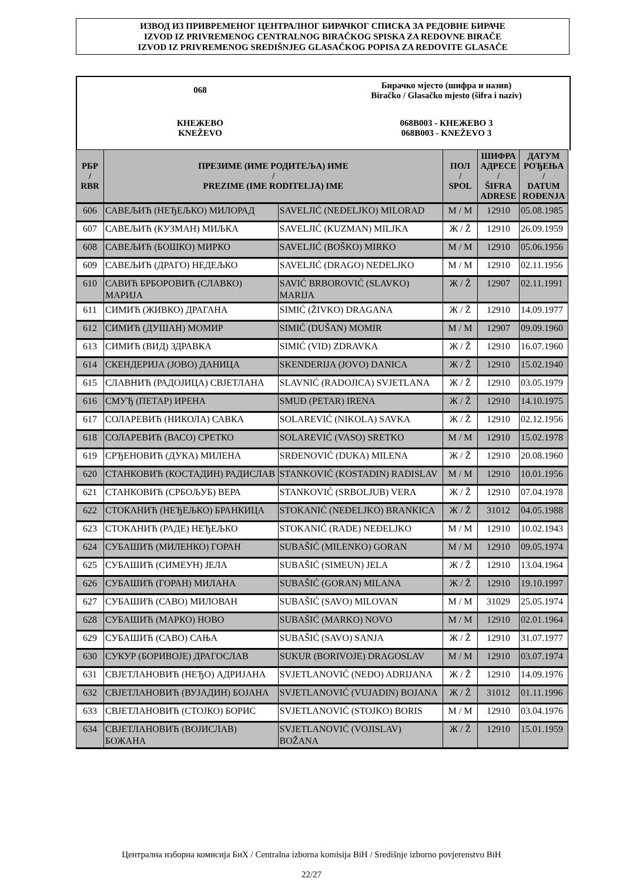ИЗВОД ИЗ ПРИВРЕМЕНОГ ЦЕНТРАЛНОГ БИРАЧКОГ СПИСКА ЗА РЕДОВНЕ БИРАЧЕ
IZVOD IZ PRIVREMENOG CENTRALNOG BIRAČKOG SPISKA ZA REDOVNE BIRAČE
IZVOD IZ PRIVREMENOG SREDIŠNJEG GLASAČKOG POPISA ZA REDOVITE GLASAČE
068
Бирачко мјесто (шифра и назив)
Biračko / Glasačko mjesto (šifra i naziv)
КНЕЖЕВО
KNEŽEVO
068B003 - КНЕЖЕВО 3
068B003 - KNEŽEVO 3
| РБР / RBR | ПРЕЗИМЕ (ИМЕ РОДИТЕЉА) ИМЕ / PREZIME (IME RODITELJA) IME | | ПОЛ / SPOL | ШИФРА АДРЕСЕ / ŠIFRA ADRESE | ДАТУМ РОЂЕЊА / DATUM ROĐENJA |
| --- | --- | --- | --- | --- | --- |
| 606 | САВЕЉИЋ (НЕЂЕЉКО) МИЛОРАД | SAVELJIĆ (NEĐELJKO) MILORAD | М / M | 12910 | 05.08.1985 |
| 607 | САВЕЉИЋ (КУЗМАН) МИЉКА | SAVELJIĆ (KUZMAN) MILJKA | Ж / Ž | 12910 | 26.09.1959 |
| 608 | САВЕЉИЋ (БОШКО) МИРКО | SAVELJIĆ (BOŠKO) MIRKO | М / M | 12910 | 05.06.1956 |
| 609 | САВЕЉИЋ (ДРАГО) НЕДЕЉКО | SAVELJIĆ (DRAGO) NEDELJKO | М / M | 12910 | 02.11.1956 |
| 610 | САВИЋ БРБОРОВИЋ (СЛАВКО) МАРИЈА | SAVIĆ BRBOROVIĆ (SLAVKO) MARIJA | Ж / Ž | 12907 | 02.11.1991 |
| 611 | СИМИЋ (ЖИВКО) ДРАГАНА | SIMIĆ (ŽIVKO) DRAGANA | Ж / Ž | 12910 | 14.09.1977 |
| 612 | СИМИЋ (ДУШАН) МОМИР | SIMIĆ (DUŠAN) MOMIR | М / M | 12907 | 09.09.1960 |
| 613 | СИМИЋ (ВИД) ЗДРАВКА | SIMIĆ (VID) ZDRAVKA | Ж / Ž | 12910 | 16.07.1960 |
| 614 | СКЕНДЕРИЈА (ЈОВО) ДАНИЦА | SKENDERIJA (JOVO) DANICA | Ж / Ž | 12910 | 15.02.1940 |
| 615 | СЛАВНИЋ (РАДОЈИЦА) СВЈЕТЛАНА | SLAVNIĆ (RADOJICA) SVJETLANA | Ж / Ž | 12910 | 03.05.1979 |
| 616 | СМУЂ (ПЕТАР) ИРЕНА | SMUĐ (PETAR) IRENA | Ж / Ž | 12910 | 14.10.1975 |
| 617 | СОЛАРЕВИЋ (НИКОЛА) САВКА | SOLAREVIĆ (NIKOLA) SAVKA | Ж / Ž | 12910 | 02.12.1956 |
| 618 | СОЛАРЕВИЋ (ВАСО) СРЕТКО | SOLAREVIĆ (VASO) SRETKO | М / M | 12910 | 15.02.1978 |
| 619 | СРЂЕНОВИЋ (ДУКА) МИЛЕНА | SRĐENOVIĆ (DUKA) MILENA | Ж / Ž | 12910 | 20.08.1960 |
| 620 | СТАНКОВИЋ (КОСТАДИН) РАДИСЛАВ | STANKOVIĆ (KOSTADIN) RADISLAV | М / M | 12910 | 10.01.1956 |
| 621 | СТАНКОВИЋ (СРБОЉУБ) ВЕРА | STANKOVIĆ (SRBOLJUB) VERA | Ж / Ž | 12910 | 07.04.1978 |
| 622 | СТОКАНИЋ (НЕЂЕЉКО) БРАНКИЦА | STOKANIĆ (NEĐELJKO) BRANKICA | Ж / Ž | 31012 | 04.05.1988 |
| 623 | СТОКАНИЋ (РАДЕ) НЕЂЕЉКО | STOKANIĆ (RADE) NEĐELJKO | М / M | 12910 | 10.02.1943 |
| 624 | СУБАШИЋ (МИЛЕНКО) ГОРАН | SUBAŠIĆ (MILENKO) GORAN | М / M | 12910 | 09.05.1974 |
| 625 | СУБАШИЋ (СИМЕУН) ЈЕЛА | SUBAŠIĆ (SIMEUN) JELA | Ж / Ž | 12910 | 13.04.1964 |
| 626 | СУБАШИЋ (ГОРАН) МИЛАНА | SUBAŠIĆ (GORAN) MILANA | Ж / Ž | 12910 | 19.10.1997 |
| 627 | СУБАШИЋ (САВО) МИЛОВАН | SUBAŠIĆ (SAVO) MILOVAN | М / M | 31029 | 25.05.1974 |
| 628 | СУБАШИЋ (МАРКО) НОВО | SUBAŠIĆ (MARKO) NOVO | М / M | 12910 | 02.01.1964 |
| 629 | СУБАШИЋ (САВО) САЊА | SUBAŠIĆ (SAVO) SANJA | Ж / Ž | 12910 | 31.07.1977 |
| 630 | СУКУР (БОРИВОЈЕ) ДРАГОСЛАВ | SUKUR (BORIVOJE) DRAGOSLAV | М / M | 12910 | 03.07.1974 |
| 631 | СВЈЕТЛАНОВИЋ (НЕЂО) АДРИЈАНА | SVJETLANOVIĆ (NEĐO) ADRIJANA | Ж / Ž | 12910 | 14.09.1976 |
| 632 | СВЈЕТЛАНОВИЋ (ВУЈАДИН) БОЈАНА | SVJETLANOVIĆ (VUJADIN) BOJANA | Ж / Ž | 31012 | 01.11.1996 |
| 633 | СВЈЕТЛАНОВИЋ (СТОЈКО) БОРИС | SVJETLANOVIĆ (STOJKO) BORIS | М / M | 12910 | 03.04.1976 |
| 634 | СВЈЕТЛАНОВИЋ (ВОЈИСЛАВ) БОЖАНА | SVJETLANOVIĆ (VOJISLAV) BOŽANA | Ж / Ž | 12910 | 15.01.1959 |
Централна изборна комисија БиХ / Centralna izborna komisija BiH / Središnje izborno povjerenstvo BiH
22/27